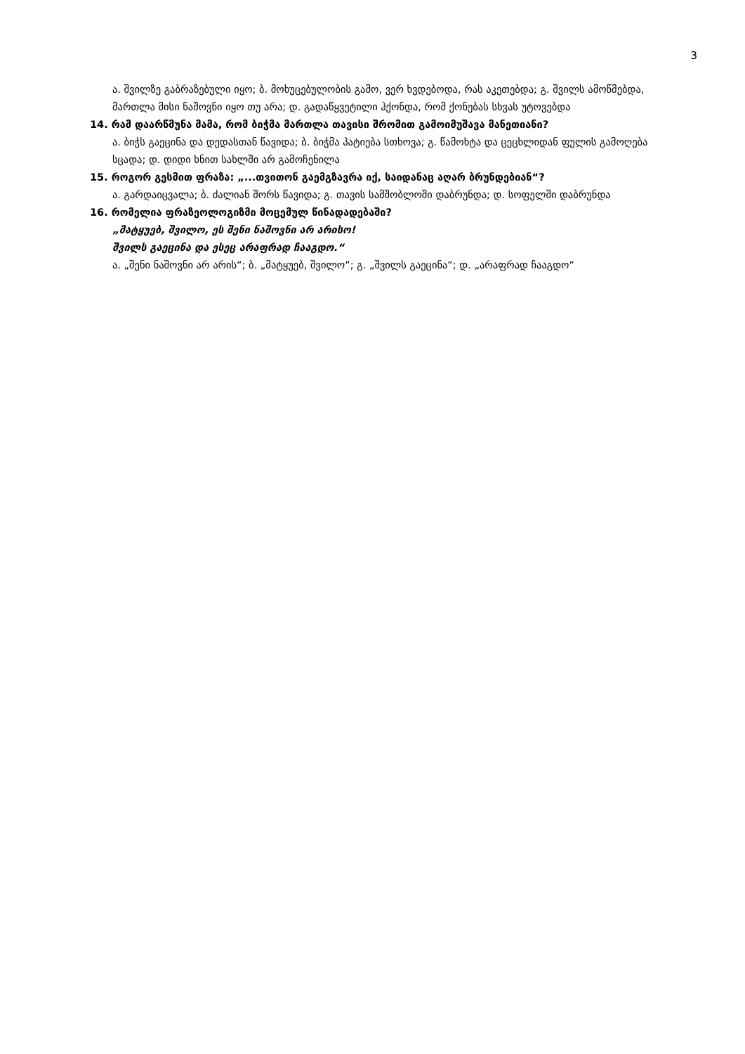3
ა. შვილზე გაბრაზებული იყო; ბ. მოხუცებულობის გამო, ვერ ხვდებოდა, რას აკეთებდა; გ. შვილს ამოწმებდა, მართლა მისი ნაშოვნი იყო თუ არა; დ. გადაწყვეტილი ჰქონდა, რომ ქონებას სხვას უტოვებდა
14. რამ დაარწმუნა მამა, რომ ბიჭმა მართლა თავისი შრომით გამოიმუშავა მანეთიანი?
ა. ბიჭს გაეცინა და დედასთან წავიდა; ბ. ბიჭმა პატიება სთხოვა; გ. წამოხტა და ცეცხლიდან ფულის გამოღება სცადა; დ. დიდი ხნით სახლში არ გამოჩენილა
15. როგორ გესმით ფრაზა: „...თვითონ გაემგზავრა იქ, საიდანაც აღარ ბრუნდებიან“?
ა. გარდაიცვალა; ბ. ძალიან შორს წავიდა; გ. თავის სამშობლოში დაბრუნდა; დ. სოფელში დაბრუნდა
16. რომელია ფრაზეოლოგიზმი მოცემულ წინადადებაში?
„მატყუებ, შვილო, ეს შენი ნაშოვნი არ არისო!
შვილს გაეცინა და ესეც არაფრად ჩააგდო.“
ა. „შენი ნაშოვნი არ არის“; ბ. „მატყუებ, შვილო“; გ. „შვილს გაეცინა“; დ. „არაფრად ჩააგდო“